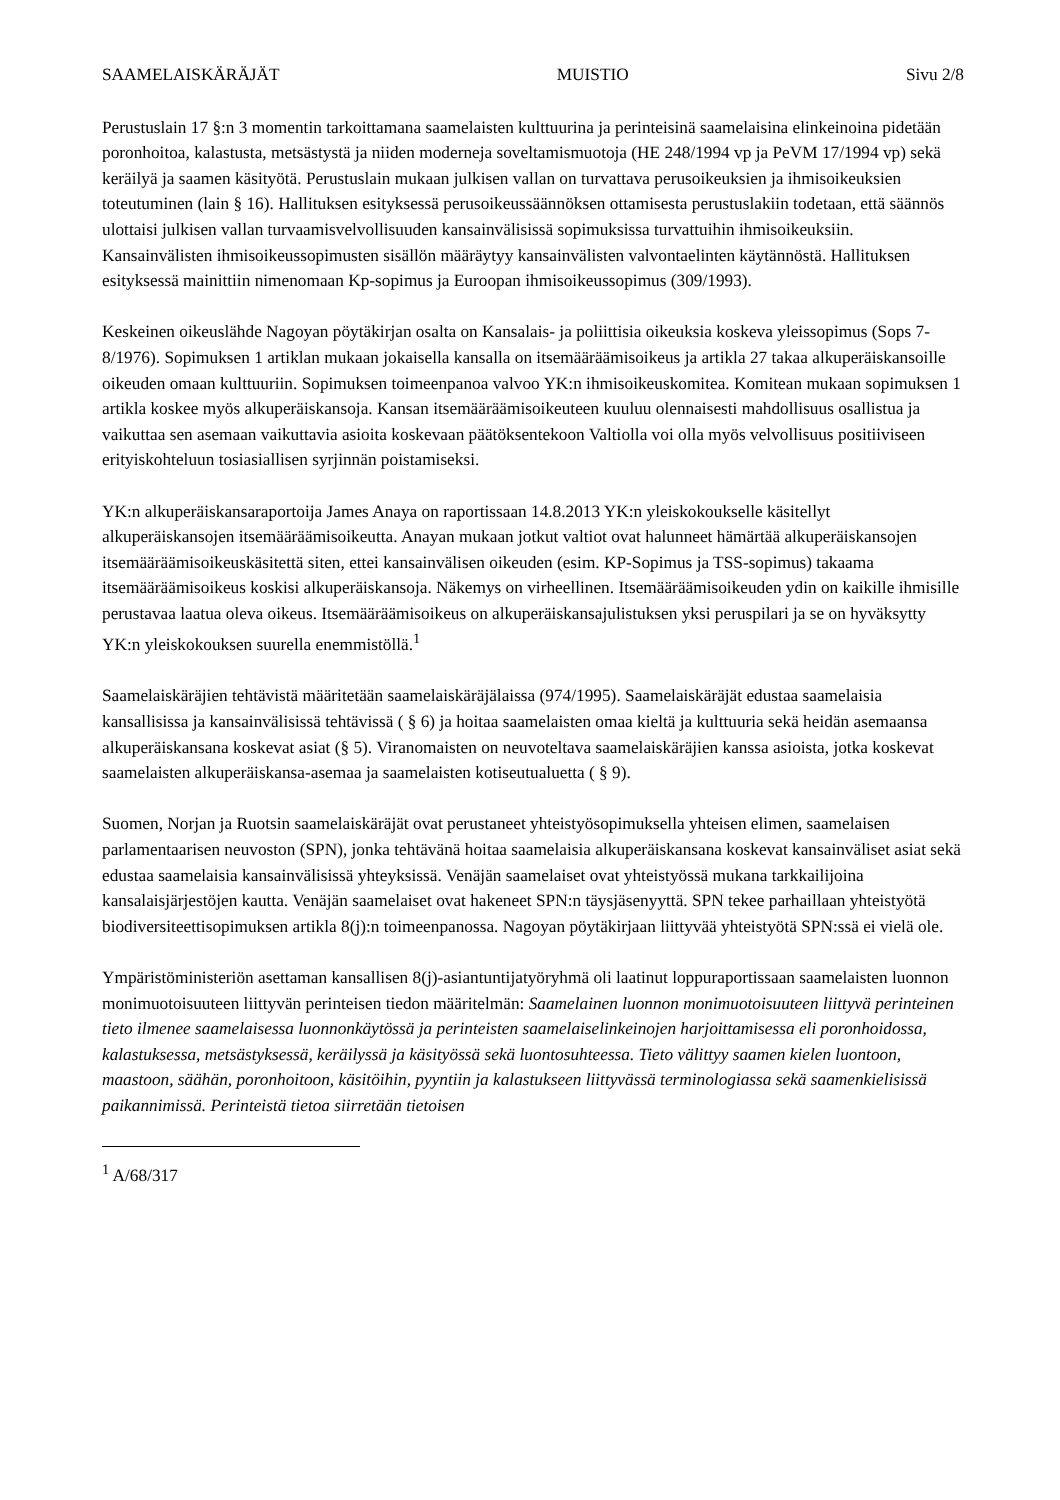SAAMELAISKÄRÄJÄT MUISTIO Sivu 2/8
Perustuslain 17 §:n 3 momentin tarkoittamana saamelaisten kulttuurina ja perinteisinä saamelaisina elinkeinoina pidetään poronhoitoa, kalastusta, metsästystä ja niiden moderneja soveltamismuotoja (HE 248/1994 vp ja PeVM 17/1994 vp) sekä keräilyä ja saamen käsityötä. Perustuslain mukaan julkisen vallan on turvattava perusoikeuksien ja ihmisoikeuksien toteutuminen (lain § 16). Hallituksen esityksessä perusoikeussäännöksen ottamisesta perustuslakiin todetaan, että säännös ulottaisi julkisen vallan turvaamisvelvollisuuden kansainvälisissä sopimuksissa turvattuihin ihmisoikeuksiin. Kansainvälisten ihmisoikeussopimusten sisällön määräytyy kansainvälisten valvontaelinten käytännöstä. Hallituksen esityksessä mainittiin nimenomaan Kp-sopimus ja Euroopan ihmisoikeussopimus (309/1993).
Keskeinen oikeuslähde Nagoyan pöytäkirjan osalta on Kansalais- ja poliittisia oikeuksia koskeva yleissopimus (Sops 7-8/1976). Sopimuksen 1 artiklan mukaan jokaisella kansalla on itsemääräämisoikeus ja artikla 27 takaa alkuperäiskansoille oikeuden omaan kulttuuriin. Sopimuksen toimeenpanoa valvoo YK:n ihmisoikeuskomitea. Komitean mukaan sopimuksen 1 artikla koskee myös alkuperäiskansoja. Kansan itsemääräämisoikeuteen kuuluu olennaisesti mahdollisuus osallistua ja vaikuttaa sen asemaan vaikuttavia asioita koskevaan päätöksentekoon Valtiolla voi olla myös velvollisuus positiiviseen erityiskohteluun tosiasiallisen syrjinnän poistamiseksi.
YK:n alkuperäiskansaraportoija James Anaya on raportissaan 14.8.2013 YK:n yleiskokoukselle käsitellyt alkuperäiskansojen itsemääräämisoikeutta. Anayan mukaan jotkut valtiot ovat halunneet hämärtää alkuperäiskansojen itsemääräämisoikeuskäsitettä siten, ettei kansainvälisen oikeuden (esim. KP-Sopimus ja TSS-sopimus) takaama itsemääräämisoikeus koskisi alkuperäiskansoja. Näkemys on virheellinen. Itsemääräämisoikeuden ydin on kaikille ihmisille perustavaa laatua oleva oikeus. Itsemääräämisoikeus on alkuperäiskansajulistuksen yksi peruspilari ja se on hyväksytty YK:n yleiskokouksen suurella enemmistöllä.<sup>1</sup>
Saamelaiskäräjien tehtävistä määritetään saamelaiskäräjälaissa (974/1995). Saamelaiskäräjät edustaa saamelaisia kansallisissa ja kansainvälisissä tehtävissä ( § 6) ja hoitaa saamelaisten omaa kieltä ja kulttuuria sekä heidän asemaansa alkuperäiskansana koskevat asiat (§ 5). Viranomaisten on neuvoteltava saamelaiskäräjien kanssa asioista, jotka koskevat saamelaisten alkuperäiskansa-asemaa ja saamelaisten kotiseutualuetta ( § 9).
Suomen, Norjan ja Ruotsin saamelaiskäräjät ovat perustaneet yhteistyösopimuksella yhteisen elimen, saamelaisen parlamentaarisen neuvoston (SPN), jonka tehtävänä hoitaa saamelaisia alkuperäiskansana koskevat kansainväliset asiat sekä edustaa saamelaisia kansainvälisissä yhteyksissä. Venäjän saamelaiset ovat yhteistyössä mukana tarkkailijoina kansalaisjärjestöjen kautta. Venäjän saamelaiset ovat hakeneet SPN:n täysjäsenyyttä. SPN tekee parhaillaan yhteistyötä biodiversiteettisopimuksen artikla 8(j):n toimeenpanossa. Nagoyan pöytäkirjaan liittyvää yhteistyötä SPN:ssä ei vielä ole.
Ympäristöministeriön asettaman kansallisen 8(j)-asiantuntijatyöryhmä oli laatinut loppuraportissaan saamelaisten luonnon monimuotoisuuteen liittyvän perinteisen tiedon määritelmän: Saamelainen luonnon monimuotoisuuteen liittyvä perinteinen tieto ilmenee saamelaisessa luonnonkäytössä ja perinteisten saamelaiselinkeinojen harjoittamisessa eli poronhoidossa, kalastuksessa, metsästyksessä, keräilyssä ja käsityössä sekä luontosuhteessa. Tieto välittyy saamen kielen luontoon, maastoon, säähän, poronhoitoon, käsitöihin, pyyntiin ja kalastukseen liittyvässä terminologiassa sekä saamenkielisissä paikannimissä. Perinteistä tietoa siirretään tietoisen
<sup>1</sup> A/68/317